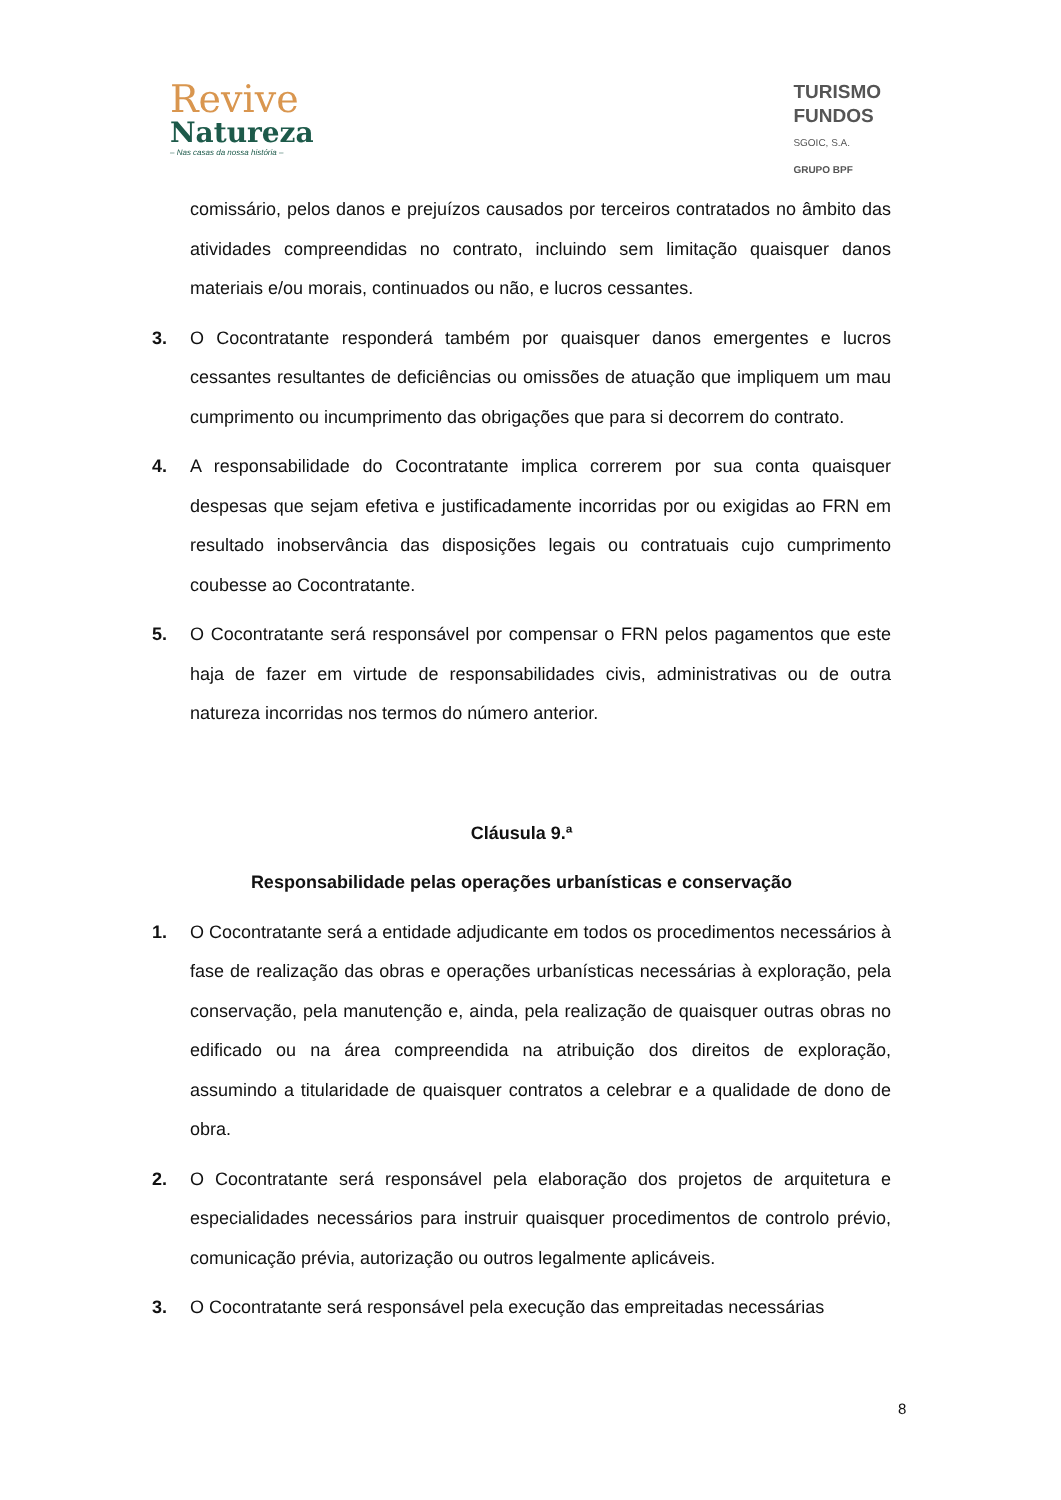Revive
Natureza
– Nas casas da nossa história –
TURISMO
FUNDOS
SGOIC, S.A.
GRUPO BPF
comissário, pelos danos e prejuízos causados por terceiros contratados no âmbito das atividades compreendidas no contrato, incluindo sem limitação quaisquer danos materiais e/ou morais, continuados ou não, e lucros cessantes.
3. O Cocontratante responderá também por quaisquer danos emergentes e lucros cessantes resultantes de deficiências ou omissões de atuação que impliquem um mau cumprimento ou incumprimento das obrigações que para si decorrem do contrato.
4. A responsabilidade do Cocontratante implica correrem por sua conta quaisquer despesas que sejam efetiva e justificadamente incorridas por ou exigidas ao FRN em resultado inobservância das disposições legais ou contratuais cujo cumprimento coubesse ao Cocontratante.
5. O Cocontratante será responsável por compensar o FRN pelos pagamentos que este haja de fazer em virtude de responsabilidades civis, administrativas ou de outra natureza incorridas nos termos do número anterior.
Cláusula 9.ª
Responsabilidade pelas operações urbanísticas e conservação
1. O Cocontratante será a entidade adjudicante em todos os procedimentos necessários à fase de realização das obras e operações urbanísticas necessárias à exploração, pela conservação, pela manutenção e, ainda, pela realização de quaisquer outras obras no edificado ou na área compreendida na atribuição dos direitos de exploração, assumindo a titularidade de quaisquer contratos a celebrar e a qualidade de dono de obra.
2. O Cocontratante será responsável pela elaboração dos projetos de arquitetura e especialidades necessários para instruir quaisquer procedimentos de controlo prévio, comunicação prévia, autorização ou outros legalmente aplicáveis.
3. O Cocontratante será responsável pela execução das empreitadas necessárias
8